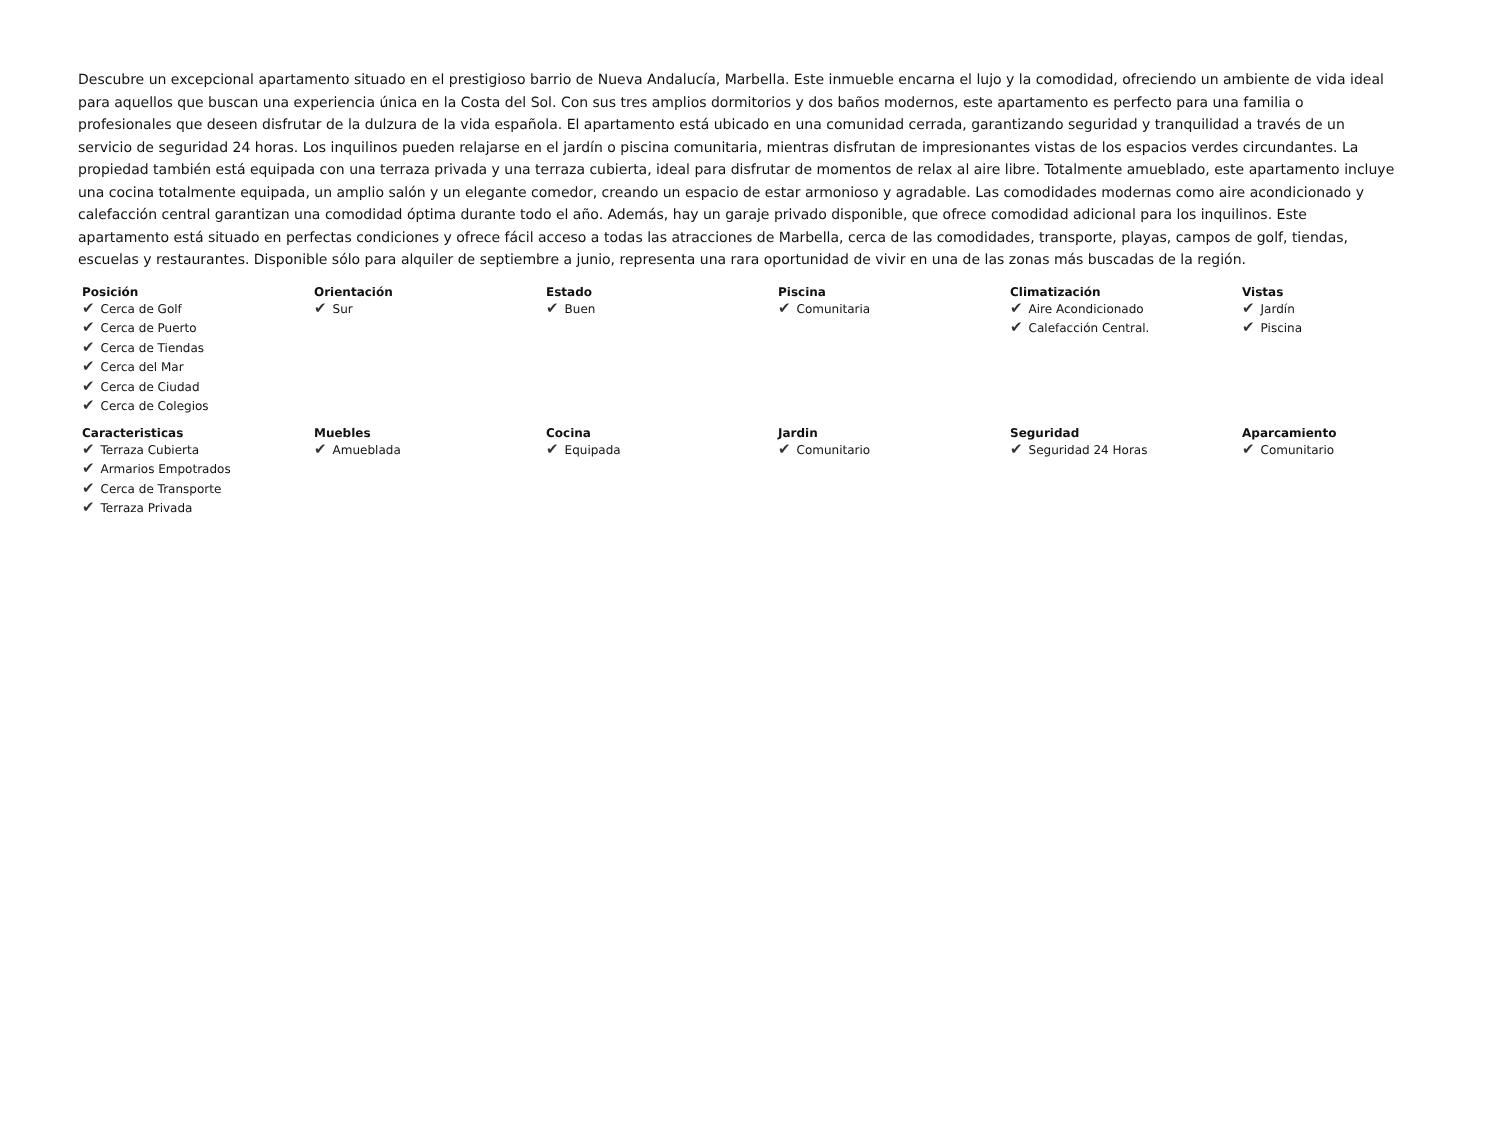Descubre un excepcional apartamento situado en el prestigioso barrio de Nueva Andalucía, Marbella. Este inmueble encarna el lujo y la comodidad, ofreciendo un ambiente de vida ideal para aquellos que buscan una experiencia única en la Costa del Sol. Con sus tres amplios dormitorios y dos baños modernos, este apartamento es perfecto para una familia o profesionales que deseen disfrutar de la dulzura de la vida española. El apartamento está ubicado en una comunidad cerrada, garantizando seguridad y tranquilidad a través de un servicio de seguridad 24 horas. Los inquilinos pueden relajarse en el jardín o piscina comunitaria, mientras disfrutan de impresionantes vistas de los espacios verdes circundantes. La propiedad también está equipada con una terraza privada y una terraza cubierta, ideal para disfrutar de momentos de relax al aire libre. Totalmente amueblado, este apartamento incluye una cocina totalmente equipada, un amplio salón y un elegante comedor, creando un espacio de estar armonioso y agradable. Las comodidades modernas como aire acondicionado y calefacción central garantizan una comodidad óptima durante todo el año. Además, hay un garaje privado disponible, que ofrece comodidad adicional para los inquilinos. Este apartamento está situado en perfectas condiciones y ofrece fácil acceso a todas las atracciones de Marbella, cerca de las comodidades, transporte, playas, campos de golf, tiendas, escuelas y restaurantes. Disponible sólo para alquiler de septiembre a junio, representa una rara oportunidad de vivir en una de las zonas más buscadas de la región.
Posición
✔ Cerca de Golf
✔ Cerca de Puerto
✔ Cerca de Tiendas
✔ Cerca del Mar
✔ Cerca de Ciudad
✔ Cerca de Colegios
Orientación
✔ Sur
Estado
✔ Buen
Piscina
✔ Comunitaria
Climatización
✔ Aire Acondicionado
✔ Calefacción Central.
Vistas
✔ Jardín
✔ Piscina
Caracteristicas
✔ Terraza Cubierta
✔ Armarios Empotrados
✔ Cerca de Transporte
✔ Terraza Privada
Muebles
✔ Amueblada
Cocina
✔ Equipada
Jardin
✔ Comunitario
Seguridad
✔ Seguridad 24 Horas
Aparcamiento
✔ Comunitario